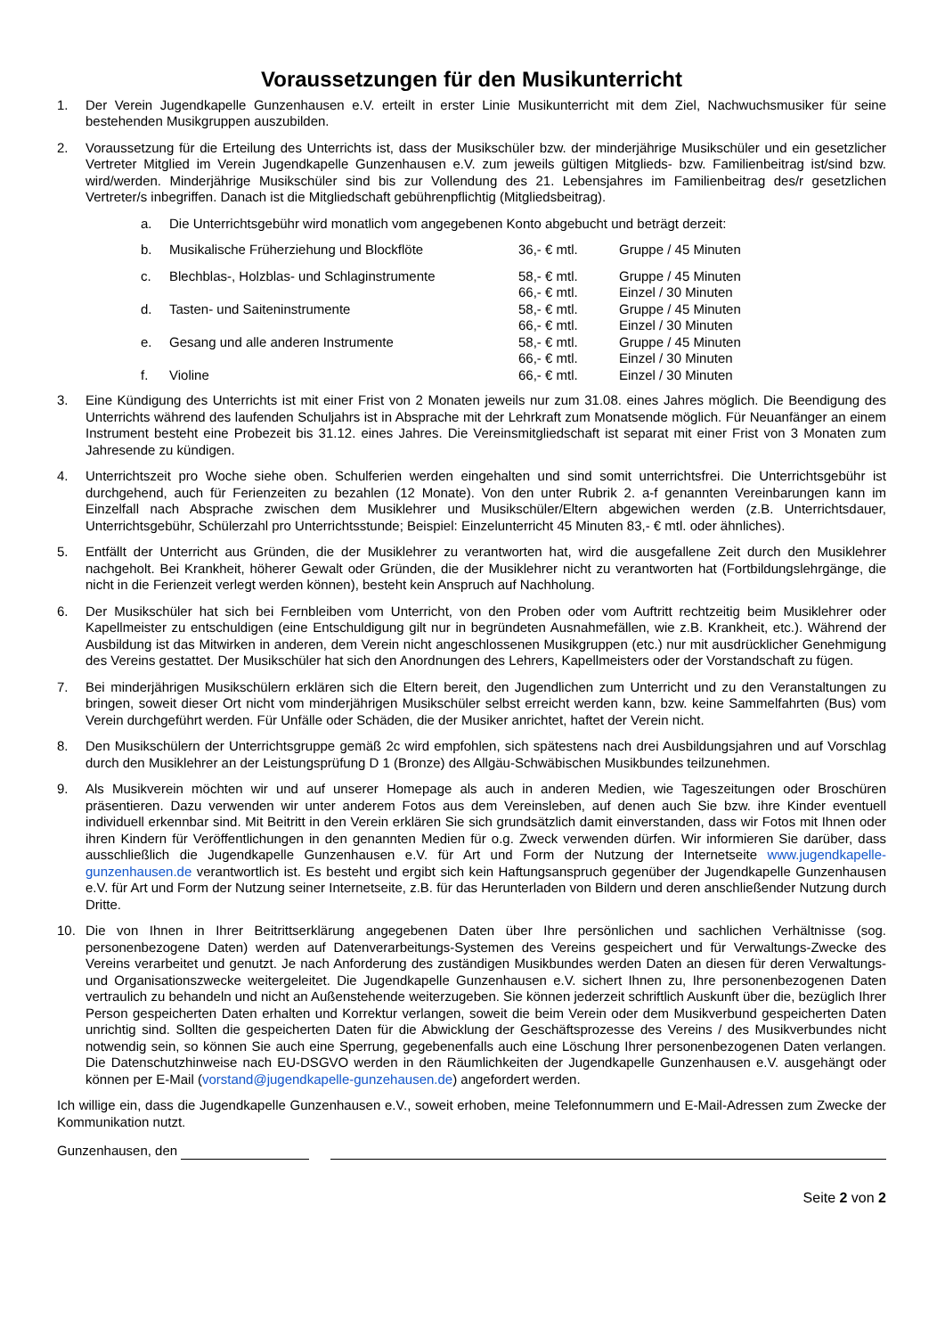Voraussetzungen für den Musikunterricht
1. Der Verein Jugendkapelle Gunzenhausen e.V. erteilt in erster Linie Musikunterricht mit dem Ziel, Nachwuchsmusiker für seine bestehenden Musikgruppen auszubilden.
2. Voraussetzung für die Erteilung des Unterrichts ist, dass der Musikschüler bzw. der minderjährige Musikschüler und ein gesetzlicher Vertreter Mitglied im Verein Jugendkapelle Gunzenhausen e.V. zum jeweils gültigen Mitglieds- bzw. Familienbeitrag ist/sind bzw. wird/werden. Minderjährige Musikschüler sind bis zur Vollendung des 21. Lebensjahres im Familienbeitrag des/r gesetzlichen Vertreter/s inbegriffen. Danach ist die Mitgliedschaft gebührenpflichtig (Mitgliedsbeitrag).
| a. | Die Unterrichtsgebühr wird monatlich vom angegebenen Konto abgebucht und beträgt derzeit: | | |
| b. | Musikalische Früherziehung und Blockflöte | 36,- € mtl. | Gruppe / 45 Minuten |
| c. | Blechblas-, Holzblas- und Schlaginstrumente | 58,- € mtl. | Gruppe / 45 Minuten |
| | | 66,- € mtl. | Einzel / 30 Minuten |
| d. | Tasten- und Saiteninstrumente | 58,- € mtl. | Gruppe / 45 Minuten |
| | | 66,- € mtl. | Einzel / 30 Minuten |
| e. | Gesang und alle anderen Instrumente | 58,- € mtl. | Gruppe / 45 Minuten |
| | | 66,- € mtl. | Einzel / 30 Minuten |
| f. | Violine | 66,- € mtl. | Einzel / 30 Minuten |
3. Eine Kündigung des Unterrichts ist mit einer Frist von 2 Monaten jeweils nur zum 31.08. eines Jahres möglich. Die Beendigung des Unterrichts während des laufenden Schuljahrs ist in Absprache mit der Lehrkraft zum Monatsende möglich. Für Neuanfänger an einem Instrument besteht eine Probezeit bis 31.12. eines Jahres. Die Vereinsmitgliedschaft ist separat mit einer Frist von 3 Monaten zum Jahresende zu kündigen.
4. Unterrichtszeit pro Woche siehe oben. Schulferien werden eingehalten und sind somit unterrichtsfrei. Die Unterrichtsgebühr ist durchgehend, auch für Ferienzeiten zu bezahlen (12 Monate). Von den unter Rubrik 2. a-f genannten Vereinbarungen kann im Einzelfall nach Absprache zwischen dem Musiklehrer und Musikschüler/Eltern abgewichen werden (z.B. Unterrichtsdauer, Unterrichtsgebühr, Schülerzahl pro Unterrichtsstunde; Beispiel: Einzelunterricht 45 Minuten 83,- € mtl. oder ähnliches).
5. Entfällt der Unterricht aus Gründen, die der Musiklehrer zu verantworten hat, wird die ausgefallene Zeit durch den Musiklehrer nachgeholt. Bei Krankheit, höherer Gewalt oder Gründen, die der Musiklehrer nicht zu verantworten hat (Fortbildungslehrgänge, die nicht in die Ferienzeit verlegt werden können), besteht kein Anspruch auf Nachholung.
6. Der Musikschüler hat sich bei Fernbleiben vom Unterricht, von den Proben oder vom Auftritt rechtzeitig beim Musiklehrer oder Kapellmeister zu entschuldigen (eine Entschuldigung gilt nur in begründeten Ausnahmefällen, wie z.B. Krankheit, etc.). Während der Ausbildung ist das Mitwirken in anderen, dem Verein nicht angeschlossenen Musikgruppen (etc.) nur mit ausdrücklicher Genehmigung des Vereins gestattet. Der Musikschüler hat sich den Anordnungen des Lehrers, Kapellmeisters oder der Vorstandschaft zu fügen.
7. Bei minderjährigen Musikschülern erklären sich die Eltern bereit, den Jugendlichen zum Unterricht und zu den Veranstaltungen zu bringen, soweit dieser Ort nicht vom minderjährigen Musikschüler selbst erreicht werden kann, bzw. keine Sammelfahrten (Bus) vom Verein durchgeführt werden. Für Unfälle oder Schäden, die der Musiker anrichtet, haftet der Verein nicht.
8. Den Musikschülern der Unterrichtsgruppe gemäß 2c wird empfohlen, sich spätestens nach drei Ausbildungsjahren und auf Vorschlag durch den Musiklehrer an der Leistungsprüfung D 1 (Bronze) des Allgäu-Schwäbischen Musikbundes teilzunehmen.
9. Als Musikverein möchten wir und auf unserer Homepage als auch in anderen Medien, wie Tageszeitungen oder Broschüren präsentieren. Dazu verwenden wir unter anderem Fotos aus dem Vereinsleben, auf denen auch Sie bzw. ihre Kinder eventuell individuell erkennbar sind. Mit Beitritt in den Verein erklären Sie sich grundsätzlich damit einverstanden, dass wir Fotos mit Ihnen oder ihren Kindern für Veröffentlichungen in den genannten Medien für o.g. Zweck verwenden dürfen. Wir informieren Sie darüber, dass ausschließlich die Jugendkapelle Gunzenhausen e.V. für Art und Form der Nutzung der Internetseite www.jugendkapelle-gunzenhausen.de verantwortlich ist. Es besteht und ergibt sich kein Haftungsanspruch gegenüber der Jugendkapelle Gunzenhausen e.V. für Art und Form der Nutzung seiner Internetseite, z.B. für das Herunterladen von Bildern und deren anschließender Nutzung durch Dritte.
10. Die von Ihnen in Ihrer Beitrittserklärung angegebenen Daten über Ihre persönlichen und sachlichen Verhältnisse (sog. personenbezogene Daten) werden auf Datenverarbeitungs-Systemen des Vereins gespeichert und für Verwaltungs-Zwecke des Vereins verarbeitet und genutzt. Je nach Anforderung des zuständigen Musikbundes werden Daten an diesen für deren Verwaltungs- und Organisationszwecke weitergeleitet. Die Jugendkapelle Gunzenhausen e.V. sichert Ihnen zu, Ihre personenbezogenen Daten vertraulich zu behandeln und nicht an Außenstehende weiterzugeben. Sie können jederzeit schriftlich Auskunft über die, bezüglich Ihrer Person gespeicherten Daten erhalten und Korrektur verlangen, soweit die beim Verein oder dem Musikverbund gespeicherten Daten unrichtig sind. Sollten die gespeicherten Daten für die Abwicklung der Geschäftsprozesse des Vereins / des Musikverbundes nicht notwendig sein, so können Sie auch eine Sperrung, gegebenenfalls auch eine Löschung Ihrer personenbezogenen Daten verlangen. Die Datenschutzhinweise nach EU-DSGVO werden in den Räumlichkeiten der Jugendkapelle Gunzenhausen e.V. ausgehängt oder können per E-Mail (vorstand@jugendkapelle-gunzehausen.de) angefordert werden.
Ich willige ein, dass die Jugendkapelle Gunzenhausen e.V., soweit erhoben, meine Telefonnummern und E-Mail-Adressen zum Zwecke der Kommunikation nutzt.
Gunzenhausen, den
Seite 2 von 2